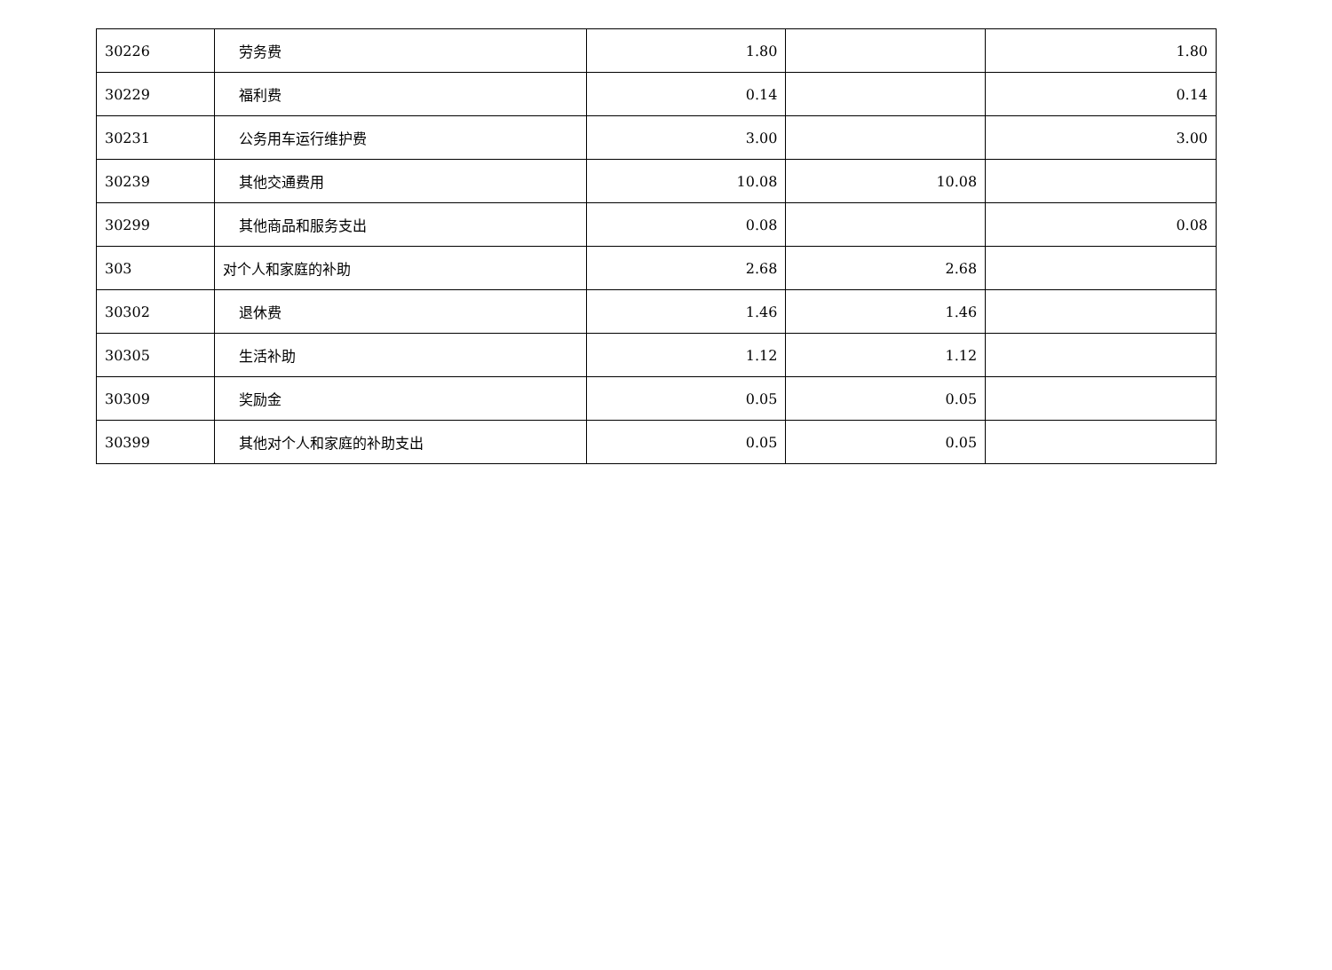| 30226 | 劳务费 | 1.80 | | 1.80 |
| 30229 | 福利费 | 0.14 | | 0.14 |
| 30231 | 公务用车运行维护费 | 3.00 | | 3.00 |
| 30239 | 其他交通费用 | 10.08 | 10.08 | |
| 30299 | 其他商品和服务支出 | 0.08 | | 0.08 |
| 303 | 对个人和家庭的补助 | 2.68 | 2.68 | |
| 30302 | 退休费 | 1.46 | 1.46 | |
| 30305 | 生活补助 | 1.12 | 1.12 | |
| 30309 | 奖励金 | 0.05 | 0.05 | |
| 30399 | 其他对个人和家庭的补助支出 | 0.05 | 0.05 | |